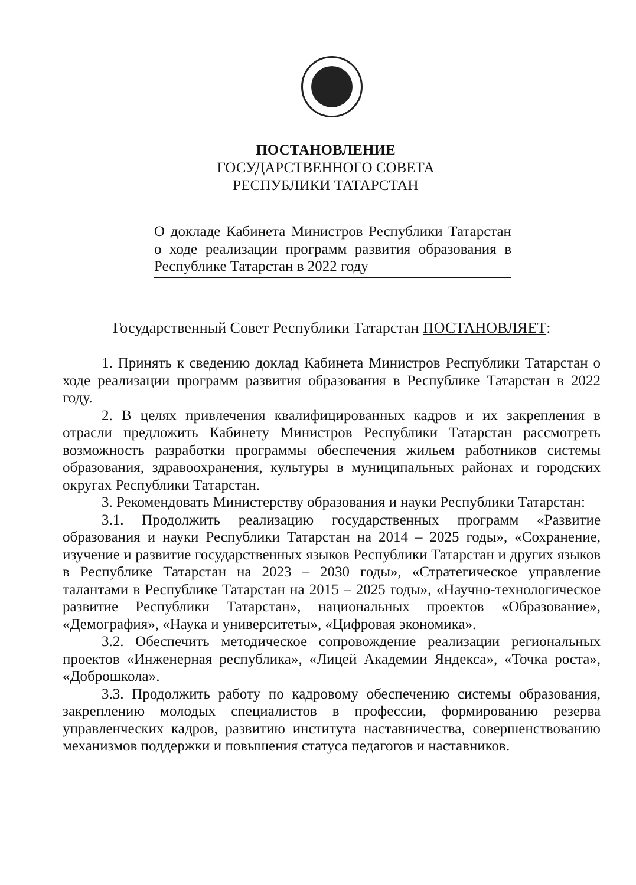ПОСТАНОВЛЕНИЕ
ГОСУДАРСТВЕННОГО СОВЕТА
РЕСПУБЛИКИ ТАТАРСТАН
О докладе Кабинета Министров Республики Татарстан о ходе реализации программ развития образования в Республике Татарстан в 2022 году
Государственный Совет Республики Татарстан ПОСТАНОВЛЯЕТ:
1. Принять к сведению доклад Кабинета Министров Республики Татарстан о ходе реализации программ развития образования в Республике Татарстан в 2022 году.
2. В целях привлечения квалифицированных кадров и их закрепления в отрасли предложить Кабинету Министров Республики Татарстан рассмотреть возможность разработки программы обеспечения жильем работников системы образования, здравоохранения, культуры в муниципальных районах и городских округах Республики Татарстан.
3. Рекомендовать Министерству образования и науки Республики Татарстан:
3.1. Продолжить реализацию государственных программ «Развитие образования и науки Республики Татарстан на 2014 – 2025 годы», «Сохранение, изучение и развитие государственных языков Республики Татарстан и других языков в Республике Татарстан на 2023 – 2030 годы», «Стратегическое управление талантами в Республике Татарстан на 2015 – 2025 годы», «Научно-технологическое развитие Республики Татарстан», национальных проектов «Образование», «Демография», «Наука и университеты», «Цифровая экономика».
3.2. Обеспечить методическое сопровождение реализации региональных проектов «Инженерная республика», «Лицей Академии Яндекса», «Точка роста», «Доброшкола».
3.3. Продолжить работу по кадровому обеспечению системы образования, закреплению молодых специалистов в профессии, формированию резерва управленческих кадров, развитию института наставничества, совершенствованию механизмов поддержки и повышения статуса педагогов и наставников.